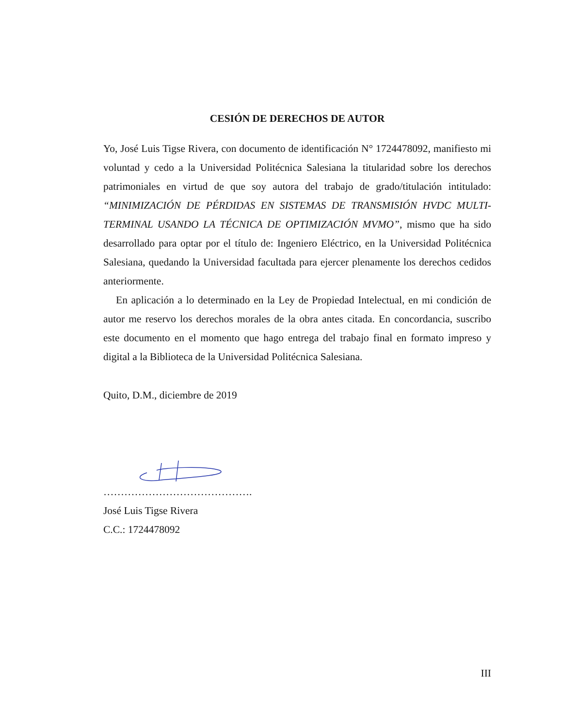CESIÓN DE DERECHOS DE AUTOR
Yo, José Luis Tigse Rivera, con documento de identificación N° 1724478092, manifiesto mi voluntad y cedo a la Universidad Politécnica Salesiana la titularidad sobre los derechos patrimoniales en virtud de que soy autora del trabajo de grado/titulación intitulado: “MINIMIZACIÓN DE PÉRDIDAS EN SISTEMAS DE TRANSMISIÓN HVDC MULTI-TERMINAL USANDO LA TÉCNICA DE OPTIMIZACIÓN MVMO”, mismo que ha sido desarrollado para optar por el título de: Ingeniero Eléctrico, en la Universidad Politécnica Salesiana, quedando la Universidad facultada para ejercer plenamente los derechos cedidos anteriormente.
En aplicación a lo determinado en la Ley de Propiedad Intelectual, en mi condición de autor me reservo los derechos morales de la obra antes citada. En concordancia, suscribo este documento en el momento que hago entrega del trabajo final en formato impreso y digital a la Biblioteca de la Universidad Politécnica Salesiana.
Quito, D.M., diciembre de 2019
…………………………………….
José Luis Tigse Rivera
C.C.: 1724478092
III